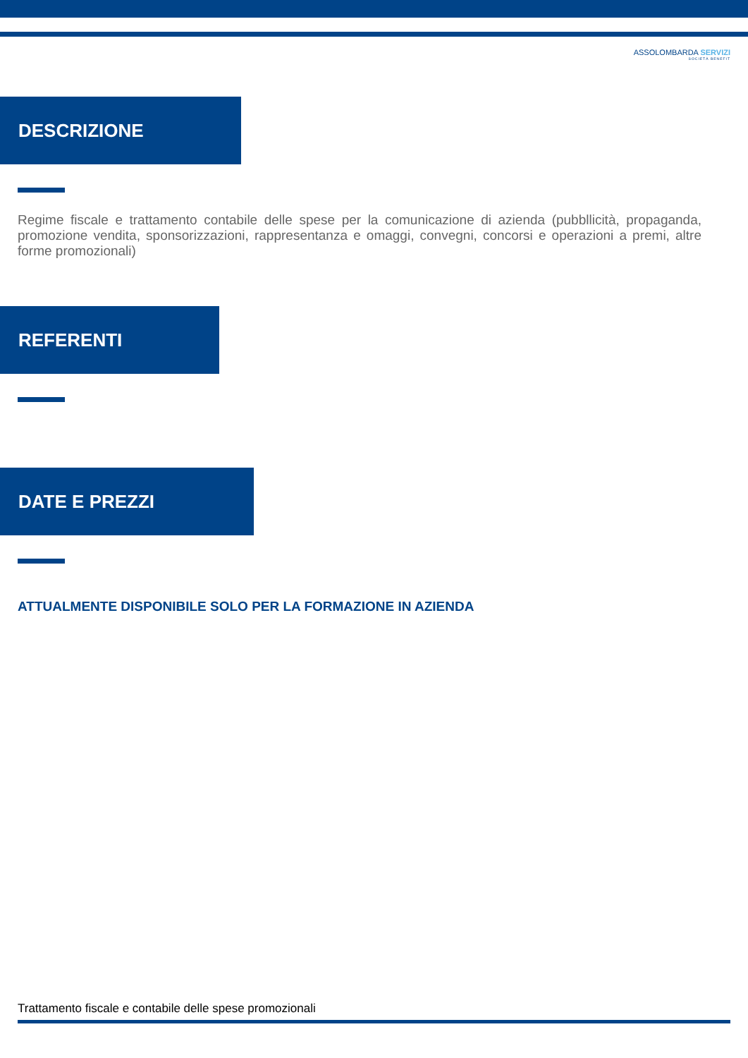ASSOLOMBARDA SERVIZI
SOCIETÀ BENEFIT
DESCRIZIONE
Regime fiscale e trattamento contabile delle spese per la comunicazione di azienda (pubbllicità, propaganda, promozione vendita, sponsorizzazioni, rappresentanza e omaggi, convegni, concorsi e operazioni a premi, altre forme promozionali)
REFERENTI
DATE E PREZZI
ATTUALMENTE DISPONIBILE SOLO PER LA FORMAZIONE IN AZIENDA
Trattamento fiscale e contabile delle spese promozionali